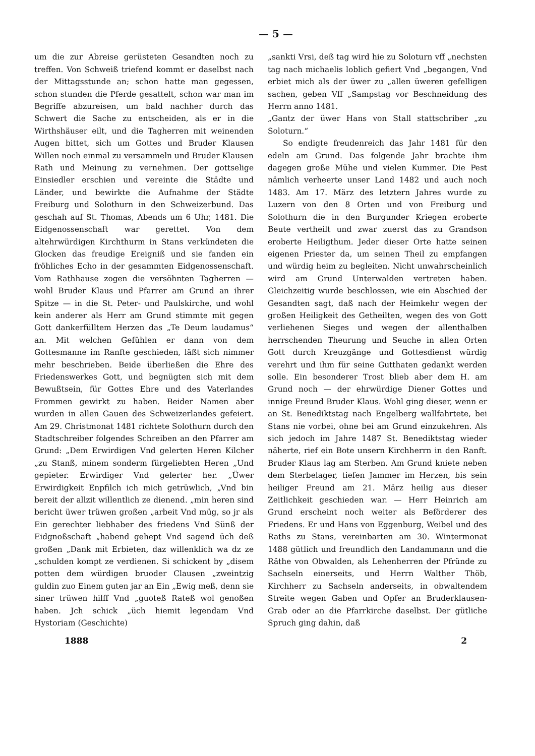— 5 —
um die zur Abreise gerüsteten Gesandten noch zu treffen. Von Schweiß triefend kommt er daselbst nach der Mittagsstunde an; schon hatte man gegessen, schon stunden die Pferde gesattelt, schon war man im Begriffe abzureisen, um bald nachher durch das Schwert die Sache zu entscheiden, als er in die Wirthshäuser eilt, und die Tagherren mit weinenden Augen bittet, sich um Gottes und Bruder Klausen Willen noch einmal zu versammeln und Bruder Klausen Rath und Meinung zu vernehmen. Der gottselige Einsiedler erschien und vereinte die Städte und Länder, und bewirkte die Aufnahme der Städte Freiburg und Solothurn in den Schweizerbund. Das geschah auf St. Thomas, Abends um 6 Uhr, 1481. Die Eidgenossenschaft war gerettet. Von dem altehrwürdigen Kirchthurm in Stans verkündeten die Glocken das freudige Ereigniß und sie fanden ein fröhliches Echo in der gesammten Eidgenossenschaft. Vom Rathhause zogen die versöhnten Tagherren — wohl Bruder Klaus und Pfarrer am Grund an ihrer Spitze — in die St. Peter- und Paulskirche, und wohl kein anderer als Herr am Grund stimmte mit gegen Gott dankerfülltem Herzen das „Te Deum laudamus“ an. Mit welchen Gefühlen er dann von dem Gottesmanne im Ranfte geschieden, läßt sich nimmer mehr beschrieben. Beide überließen die Ehre des Friedenswerkes Gott, und begnügten sich mit dem Bewußtsein, für Gottes Ehre und des Vaterlandes Frommen gewirkt zu haben. Beider Namen aber wurden in allen Gauen des Schweizerlandes gefeiert. Am 29. Christmonat 1481 richtete Solothurn durch den Stadtschreiber folgendes Schreiben an den Pfarrer am Grund: „Dem Erwirdigen Vnd gelerten Heren Kilcher „zu Stanß, minem sonderm fürgeliebten Heren „Und gepieter. Erwirdiger Vnd gelerter her. „Üwer Erwirdigkeit Enpfilch ich mich getrüwlich, „Vnd bin bereit der allzit willentlich ze dienend. „min heren sind bericht üwer trüwen großen „arbeit Vnd müg, so jr als Ein gerechter liebhaber des friedens Vnd Sünß der Eidgnoßschaft „habend gehept Vnd sagend üch deß großen „Dank mit Erbieten, daz willenklich wa dz ze „schulden kompt ze verdienen. Si schickent by „disem potten dem würdigen bruoder Clausen „zweintzig guldin zuo Einem guten jar an Ein „Ewig meß, denn sie siner trüwen hilff Vnd „guoteß Rateß wol genoßen haben. Jch schick „üch hiemit legendam Vnd Hystoriam (Geschichte)
„sankti Vrsi, deß tag wird hie zu Soloturn vff „nechsten tag nach michaelis loblich gefiert Vnd „begangen, Vnd erbiet mich als der üwer zu „allen üweren gefelligen sachen, geben Vff „Sampstag vor Beschneidung des Herrn anno 1481.
„Gantz der üwer Hans von Stall stattschriber „zu Soloturn.“
So endigte freudenreich das Jahr 1481 für den edeln am Grund. Das folgende Jahr brachte ihm dagegen große Mühe und vielen Kummer. Die Pest nämlich verheerte unser Land 1482 und auch noch 1483. Am 17. März des letztern Jahres wurde zu Luzern von den 8 Orten und von Freiburg und Solothurn die in den Burgunder Kriegen eroberte Beute vertheilt und zwar zuerst das zu Grandson eroberte Heiligthum. Jeder dieser Orte hatte seinen eigenen Priester da, um seinen Theil zu empfangen und würdig heim zu begleiten. Nicht unwahrscheinlich wird am Grund Unterwalden vertreten haben. Gleichzeitig wurde beschlossen, wie ein Abschied der Gesandten sagt, daß nach der Heimkehr wegen der großen Heiligkeit des Getheilten, wegen des von Gott verliehenen Sieges und wegen der allenthalben herrschenden Theurung und Seuche in allen Orten Gott durch Kreuzgänge und Gottesdienst würdig verehrt und ihm für seine Gutthaten gedankt werden solle. Ein besonderer Trost blieb aber dem H. am Grund noch — der ehrwürdige Diener Gottes und innige Freund Bruder Klaus. Wohl ging dieser, wenn er an St. Benediktstag nach Engelberg wallfahrtete, bei Stans nie vorbei, ohne bei am Grund einzukehren. Als sich jedoch im Jahre 1487 St. Benediktstag wieder näherte, rief ein Bote unsern Kirchherrn in den Ranft. Bruder Klaus lag am Sterben. Am Grund kniete neben dem Sterbelager, tiefen Jammer im Herzen, bis sein heiliger Freund am 21. März heilig aus dieser Zeitlichkeit geschieden war. — Herr Heinrich am Grund erscheint noch weiter als Beförderer des Friedens. Er und Hans von Eggenburg, Weibel und des Raths zu Stans, vereinbarten am 30. Wintermonat 1488 gütlich und freundlich den Landammann und die Räthe von Obwalden, als Lehenherren der Pfründe zu Sachseln einerseits, und Herrn Walther Thöb, Kirchherr zu Sachseln anderseits, in obwaltendem Streite wegen Gaben und Opfer an Bruderklausen-Grab oder an die Pfarrkirche daselbst. Der gütliche Spruch ging dahin, daß
1888 2